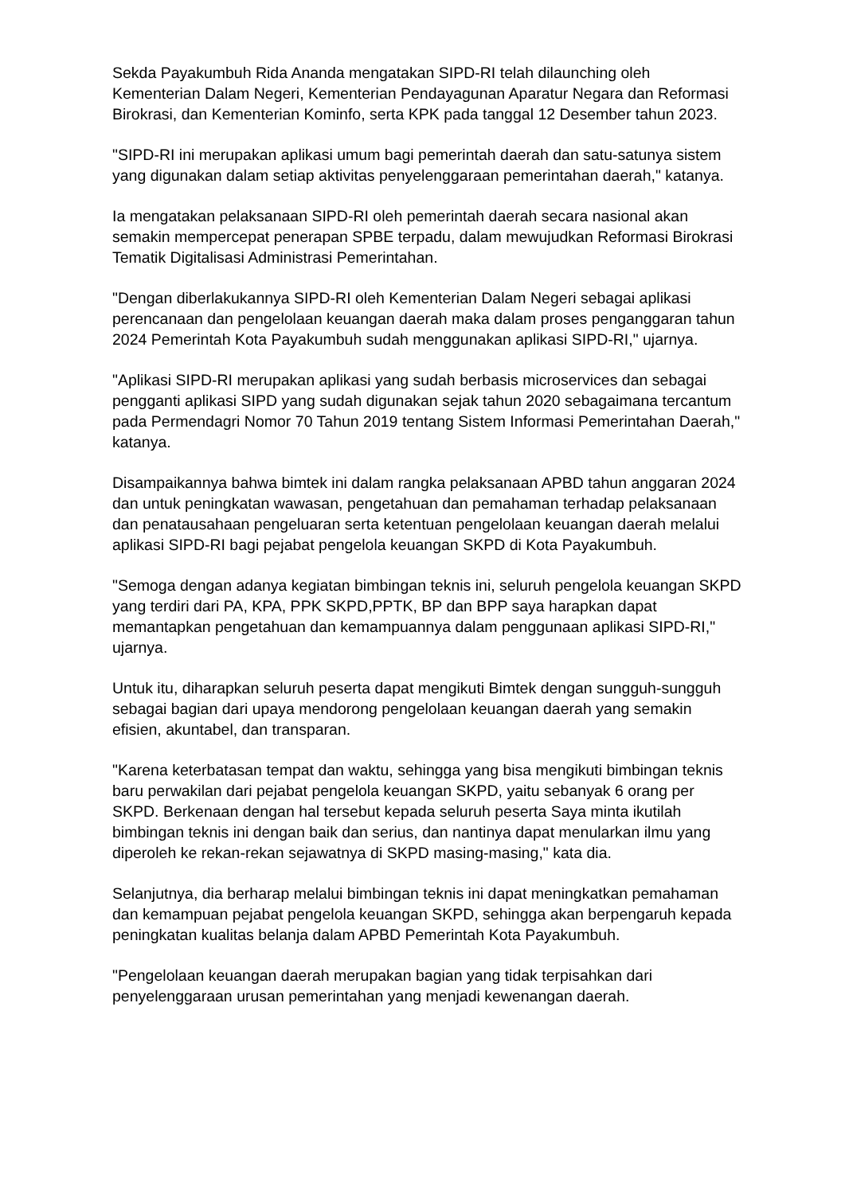Sekda Payakumbuh Rida Ananda mengatakan SIPD-RI telah dilaunching oleh Kementerian Dalam Negeri, Kementerian Pendayagunan Aparatur Negara dan Reformasi Birokrasi, dan Kementerian Kominfo, serta KPK pada tanggal 12 Desember tahun 2023.
"SIPD-RI ini merupakan aplikasi umum bagi pemerintah daerah dan satu-satunya sistem yang digunakan dalam setiap aktivitas penyelenggaraan pemerintahan daerah," katanya.
Ia mengatakan pelaksanaan SIPD-RI oleh pemerintah daerah secara nasional akan semakin mempercepat penerapan SPBE terpadu, dalam mewujudkan Reformasi Birokrasi Tematik Digitalisasi Administrasi Pemerintahan.
"Dengan diberlakukannya SIPD-RI oleh Kementerian Dalam Negeri sebagai aplikasi perencanaan dan pengelolaan keuangan daerah maka dalam proses penganggaran tahun 2024 Pemerintah Kota Payakumbuh sudah menggunakan aplikasi SIPD-RI," ujarnya.
"Aplikasi SIPD-RI merupakan aplikasi yang sudah berbasis microservices dan sebagai pengganti aplikasi SIPD yang sudah digunakan sejak tahun 2020 sebagaimana tercantum pada Permendagri Nomor 70 Tahun 2019 tentang Sistem Informasi Pemerintahan Daerah," katanya.
Disampaikannya bahwa bimtek ini dalam rangka pelaksanaan APBD tahun anggaran 2024 dan untuk peningkatan wawasan, pengetahuan dan pemahaman terhadap pelaksanaan dan penatausahaan pengeluaran serta ketentuan pengelolaan keuangan daerah melalui aplikasi SIPD-RI bagi pejabat pengelola keuangan SKPD di Kota Payakumbuh.
"Semoga dengan adanya kegiatan bimbingan teknis ini, seluruh pengelola keuangan SKPD yang terdiri dari PA, KPA, PPK SKPD,PPTK, BP dan BPP saya harapkan dapat memantapkan pengetahuan dan kemampuannya dalam penggunaan aplikasi SIPD-RI," ujarnya.
Untuk itu, diharapkan seluruh peserta dapat mengikuti Bimtek dengan sungguh-sungguh sebagai bagian dari upaya mendorong pengelolaan keuangan daerah yang semakin efisien, akuntabel, dan transparan.
"Karena keterbatasan tempat dan waktu, sehingga yang bisa mengikuti bimbingan teknis baru perwakilan dari pejabat pengelola keuangan SKPD, yaitu sebanyak 6 orang per SKPD. Berkenaan dengan hal tersebut kepada seluruh peserta Saya minta ikutilah bimbingan teknis ini dengan baik dan serius, dan nantinya dapat menularkan ilmu yang diperoleh ke rekan-rekan sejawatnya di SKPD masing-masing," kata dia.
Selanjutnya, dia berharap melalui bimbingan teknis ini dapat meningkatkan pemahaman dan kemampuan pejabat pengelola keuangan SKPD, sehingga akan berpengaruh kepada peningkatan kualitas belanja dalam APBD Pemerintah Kota Payakumbuh.
"Pengelolaan keuangan daerah merupakan bagian yang tidak terpisahkan dari penyelenggaraan urusan pemerintahan yang menjadi kewenangan daerah.